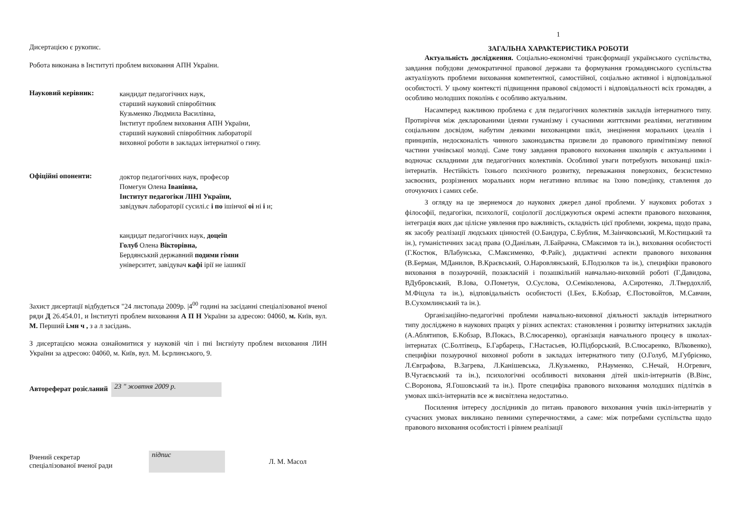Дисертацією є рукопис.
Робота виконана в Інституті проблем виховання АПН України.
Науковий керівник:
кандидат педагогічних наук,
старший науковий співробітник
Кузьменко Людмила Василівна,
Інститут проблем виховання АПН України,
старший науковий співробітник лабораторії
виховної роботи в закладах інтернатної о гину.
Офіційні опоненти:
доктор педагогічних наук, професор
Помегун Олена Іванівна,
Інститут педагогіки ЛІНІ України,
завідувач лабораторії сусилі.с і по ішінчої оі ні і и;
кандидат педагогічних наук, доцеїп
Голуб Олена Вікторівна,
Бердянський державний подими гімни
університет, завідувач кафі ірії не іашикії
Захист дисертації відбудеться "24 листопада 2009р. |4<sup>00</sup> годині на засіданні спеціалізованої вченої ряди Д 26.454.01, и Інституті проблем виховання А П Н України за адресою: 04060, м. Київ, вул. М. Перший і.мн ч , з а л засідань.
З дисертацією можна ознайомитися у науковій чіп і пні Інсгиіуту проблем виховання ЛИН України за адресою: 04060, м. Київ, вул. М. Ьсрлинського, 9.
Автореферат розісланий 23 " жовтня 2009 р.
Вчений секретар
спеціалізованої вченої ради
підпис
Л. М. Масол
1
ЗАГАЛЬНА ХАРАКТЕРИСТИКА РОБОТИ
Актуальність дослідження. Соціально-економічні трансформації українського суспільства, завдання побудови демократичної правової держави та формування громадянського суспільства актуалізують проблеми виховання компетентної, самостійної, соціально активної і відповідальної особистості. У цьому контексті підвищення правової свідомості і відповідальності всіх громадян, а особливо молодших поколінь є особливо актуальним.
Насамперед важливою проблема є для педагогічних колективів закладів інтернатного типу. Протиріччя між декларованими ідеями гуманізму і сучасними життєвими реаліями, негативним соціальним досвідом, набутим деякими вихованцями шкіл, знецінення моральних ідеалів і принципів, недосконалість чинного законодавства призвели до правового примітивізму певної частини учнівської молоді. Саме тому завдання правового виховання школярів є актуальними і водночас складними для педагогічних колективів. Особливої уваги потребують вихованці шкіл-інтернатів. Нестійкість їхнього психічного розвитку, переважання поверхових, безсистемно засвоєних, розрізнених моральних норм негативно впливає на їхню поведінку, ставлення до оточуючих і самих себе.
З огляду на це звернемося до наукових джерел даної проблеми. У наукових роботах з філософії, педагогіки, психології, соціології досліджуються окремі аспекти правового виховання, інтеграція яких дає цілісне уявлення про важливість, складність цієї проблеми, зокрема, щодо права, як засобу реалізації людських цінностей (О.Бандура, С.Бублик, М.Заінчковський, М.Костицький та ін.), гуманістичних засад права (О.Данільян, Л.Байрачна, СМаксимов та ін.), виховання особистості (Г.Костюк, ВЛабунська, С.Максименко, Ф.Райс), дидактичні аспекти правового виховання (В.Берман, МДанилов, В.Краєвський, О.Наровлянський, Б.Подзолков та ін.), специфіки правового виховання в позаурочній, позакласній і позашкільній навчально-виховній роботі (Г.Давидова, ВДубровський, В.Іова, О.Пометун, О.Суслова, О.Семіколенова, А.Сиротенко, Л.Твердохліб, М.Фіцула та ін.), відповідальність особистості (І.Бех, Б.Кобзар, Є.Постовойтов, М.Савчин, В.Сухомлинський та ін.).
Організаційно-педагогічні проблеми навчально-виховної діяльності закладів інтернатного типу досліджено в наукових працях у різних аспектах: становлення і розвитку інтернатних закладів (А.Аблятипов, Б.Кобзар, В.Покась, В.Слюсаренко), організація навчального процесу в школах-інтернатах (С.Болтівець, Б.Гарбарець, Г.Настасьев, Ю.Підборський, В.Слюсаренко, ВЛковенко), специфіки позаурочної виховної роботи в закладах інтернатного типу (О.Голуб, М.Губрієнко, Л.Євграфова, В.Загрева, Л.Канішевська, Л.Кузьменко, Р.Науменко, С.Нечай, Н.Огревич, В.Чугаєвський та ін.), психологічні особливості виховання дітей шкіл-інтернатів (В.Вінс, С.Воронова, Я.Гошовський та ін.). Проте специфіка правового виховання молодших підлітків в умовах шкіл-інтернатів все ж висвітлена недостатньо.
Посилення інтересу дослідників до питань правового виховання учнів шкіл-інтернатів у сучасних умовах викликано певними суперечностями, а саме: між потребами суспільства щодо правового виховання особистості і рівнем реалізації